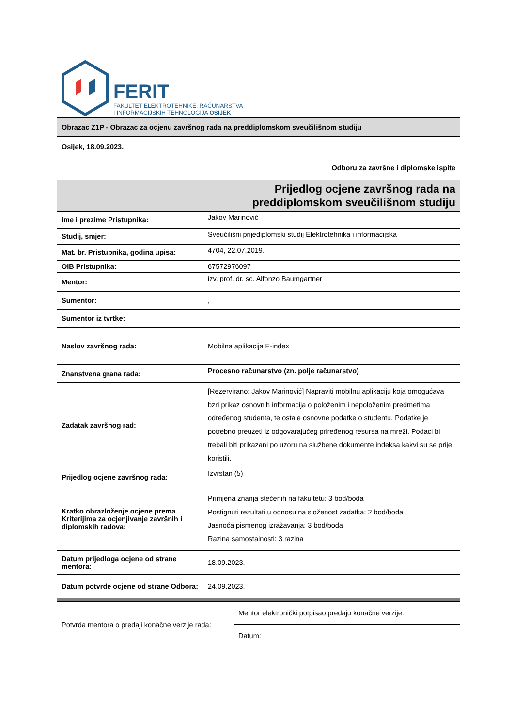| FERIT FAKULTET ELEKTROTEHNIKE, RAČUNARSTVA I INFORMACIJSKIH TEHNOLOGIJA OSIJEK | |
| Obrazac Z1P - Obrazac za ocjenu završnog rada na preddiplomskom sveučilišnom studiju | |
| Osijek, 18.09.2023. | |
| Odboru za završne i diplomske ispite | |
| Prijedlog ocjene završnog rada na preddiplomskom sveučilišnom studiju | |
| Ime i prezime Pristupnika: | Jakov Marinović |
| Studij, smjer: | Sveučilišni prijediplomski studij Elektrotehnika i informacijska |
| Mat. br. Pristupnika, godina upisa: | 4704, 22.07.2019. |
| OIB Pristupnika: | 67572976097 |
| Mentor: | izv. prof. dr. sc. Alfonzo Baumgartner |
| Sumentor: | , |
| Sumentor iz tvrtke: | |
| Naslov završnog rada: | Mobilna aplikacija E-index |
| Znanstvena grana rada: | Procesno računarstvo (zn. polje računarstvo) |
| Zadatak završnog rad: | [Rezervirano: Jakov Marinović] Napraviti mobilnu aplikaciju koja omogućava bzri prikaz osnovnih informacija o položenim i nepoloženim predmetima određenog studenta, te ostale osnovne podatke o studentu. Podatke je potrebno preuzeti iz odgovarajućeg priređenog resursa na mreži. Podaci bi trebali biti prikazani po uzoru na službene dokumente indeksa kakvi su se prije koristili. |
| Prijedlog ocjene završnog rada: | Izvrstan (5) |
| Kratko obrazloženje ocjene prema Kriterijima za ocjenjivanje završnih i diplomskih radova: | Primjena znanja stečenih na fakultetu: 3 bod/boda Postignuti rezultati u odnosu na složenost zadatka: 2 bod/boda Jasnoća pismenog izražavanja: 3 bod/boda Razina samostalnosti: 3 razina |
| Datum prijedloga ocjene od strane mentora: | 18.09.2023. |
| Datum potvrde ocjene od strane Odbora: | 24.09.2023. |
| Potvrda mentora o predaji konačne verzije rada: | Mentor elektronički potpisao predaju konačne verzije. |
| | Datum: |